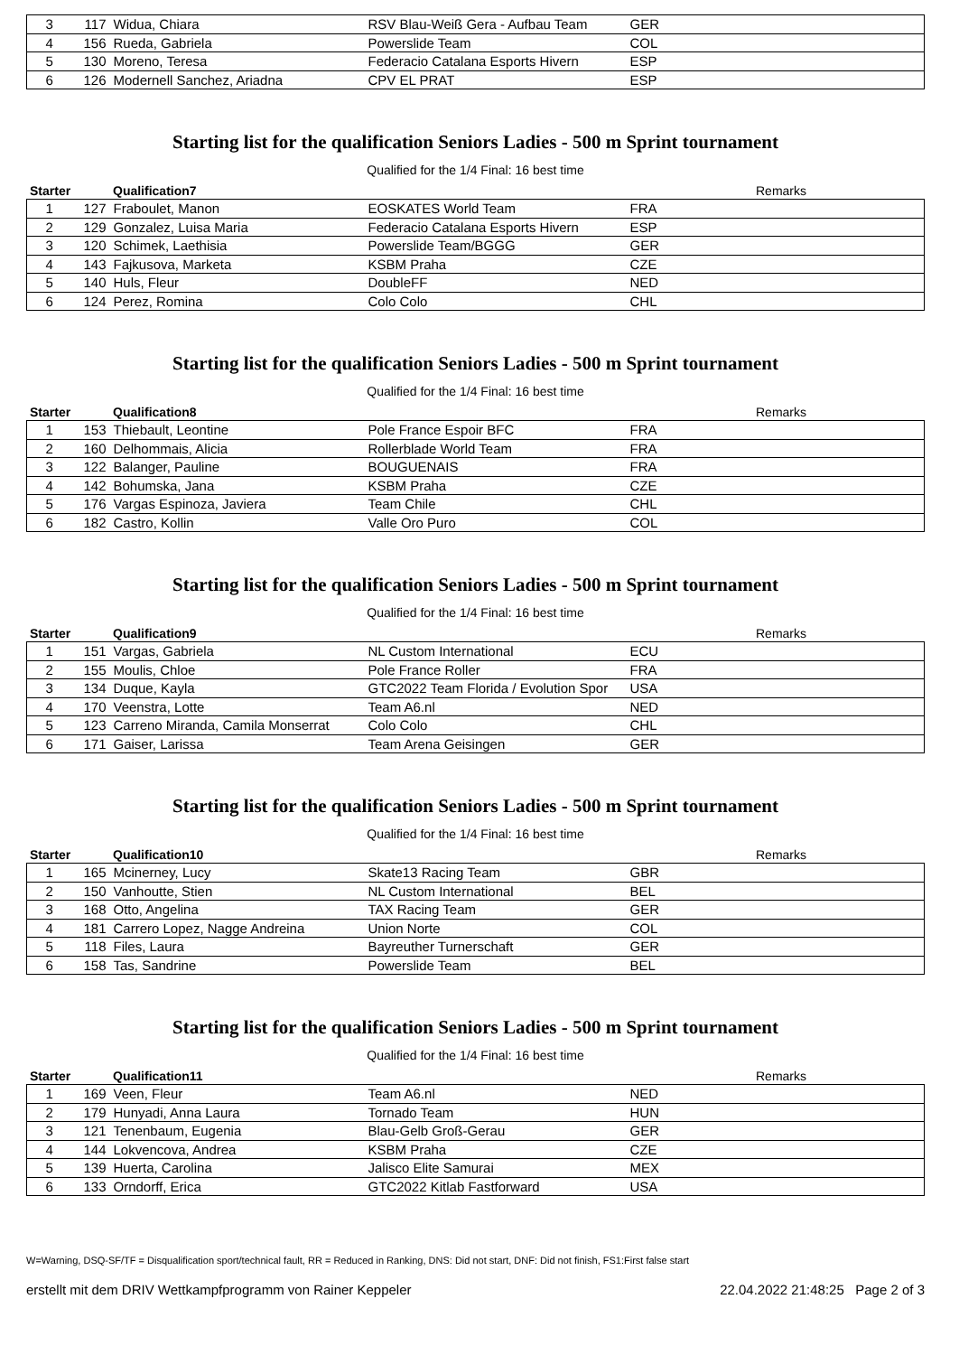| 3 | 117 | Widua, Chiara | RSV Blau-Weiß Gera - Aufbau Team | GER |
| 4 | 156 | Rueda, Gabriela | Powerslide Team | COL |
| 5 | 130 | Moreno, Teresa | Federacio Catalana Esports Hivern | ESP |
| 6 | 126 | Modernell Sanchez, Ariadna | CPV EL PRAT | ESP |
Starting list for the qualification Seniors Ladies - 500 m Sprint tournament
Qualified for the 1/4 Final: 16 best time
| Starter | Qualification7 | | | Remarks |
| --- | --- | --- | --- | --- |
| 1 | 127 | Fraboulet, Manon | EOSKATES World Team | FRA |
| 2 | 129 | Gonzalez, Luisa Maria | Federacio Catalana Esports Hivern | ESP |
| 3 | 120 | Schimek, Laethisia | Powerslide Team/BGGG | GER |
| 4 | 143 | Fajkusova, Marketa | KSBM Praha | CZE |
| 5 | 140 | Huls, Fleur | DoubleFF | NED |
| 6 | 124 | Perez, Romina | Colo Colo | CHL |
Starting list for the qualification Seniors Ladies - 500 m Sprint tournament
Qualified for the 1/4 Final: 16 best time
| Starter | Qualification8 | | | Remarks |
| --- | --- | --- | --- | --- |
| 1 | 153 | Thiebault, Leontine | Pole France Espoir BFC | FRA |
| 2 | 160 | Delhommais, Alicia | Rollerblade World Team | FRA |
| 3 | 122 | Balanger, Pauline | BOUGUENAIS | FRA |
| 4 | 142 | Bohumska, Jana | KSBM Praha | CZE |
| 5 | 176 | Vargas Espinoza, Javiera | Team Chile | CHL |
| 6 | 182 | Castro, Kollin | Valle Oro Puro | COL |
Starting list for the qualification Seniors Ladies - 500 m Sprint tournament
Qualified for the 1/4 Final: 16 best time
| Starter | Qualification9 | | | Remarks |
| --- | --- | --- | --- | --- |
| 1 | 151 | Vargas, Gabriela | NL Custom International | ECU |
| 2 | 155 | Moulis, Chloe | Pole France Roller | FRA |
| 3 | 134 | Duque, Kayla | GTC2022 Team Florida / Evolution Spor | USA |
| 4 | 170 | Veenstra, Lotte | Team A6.nl | NED |
| 5 | 123 | Carreno Miranda, Camila Monserrat | Colo Colo | CHL |
| 6 | 171 | Gaiser, Larissa | Team Arena Geisingen | GER |
Starting list for the qualification Seniors Ladies - 500 m Sprint tournament
Qualified for the 1/4 Final: 16 best time
| Starter | Qualification10 | | | Remarks |
| --- | --- | --- | --- | --- |
| 1 | 165 | Mcinerney, Lucy | Skate13 Racing Team | GBR |
| 2 | 150 | Vanhoutte, Stien | NL Custom International | BEL |
| 3 | 168 | Otto, Angelina | TAX Racing Team | GER |
| 4 | 181 | Carrero Lopez, Nagge Andreina | Union Norte | COL |
| 5 | 118 | Files, Laura | Bayreuther Turnerschaft | GER |
| 6 | 158 | Tas, Sandrine | Powerslide Team | BEL |
Starting list for the qualification Seniors Ladies - 500 m Sprint tournament
Qualified for the 1/4 Final: 16 best time
| Starter | Qualification11 | | | Remarks |
| --- | --- | --- | --- | --- |
| 1 | 169 | Veen, Fleur | Team A6.nl | NED |
| 2 | 179 | Hunyadi, Anna Laura | Tornado Team | HUN |
| 3 | 121 | Tenenbaum, Eugenia | Blau-Gelb Groß-Gerau | GER |
| 4 | 144 | Lokvencova, Andrea | KSBM Praha | CZE |
| 5 | 139 | Huerta, Carolina | Jalisco Elite Samurai | MEX |
| 6 | 133 | Orndorff, Erica | GTC2022 Kitlab Fastforward | USA |
W=Warning, DSQ-SF/TF = Disqualification sport/technical fault, RR = Reduced in Ranking, DNS: Did not start, DNF: Did not finish, FS1:First false start
erstellt mit dem DRIV Wettkampfprogramm von Rainer Keppeler 22.04.2022 21:48:25 Page 2 of 3